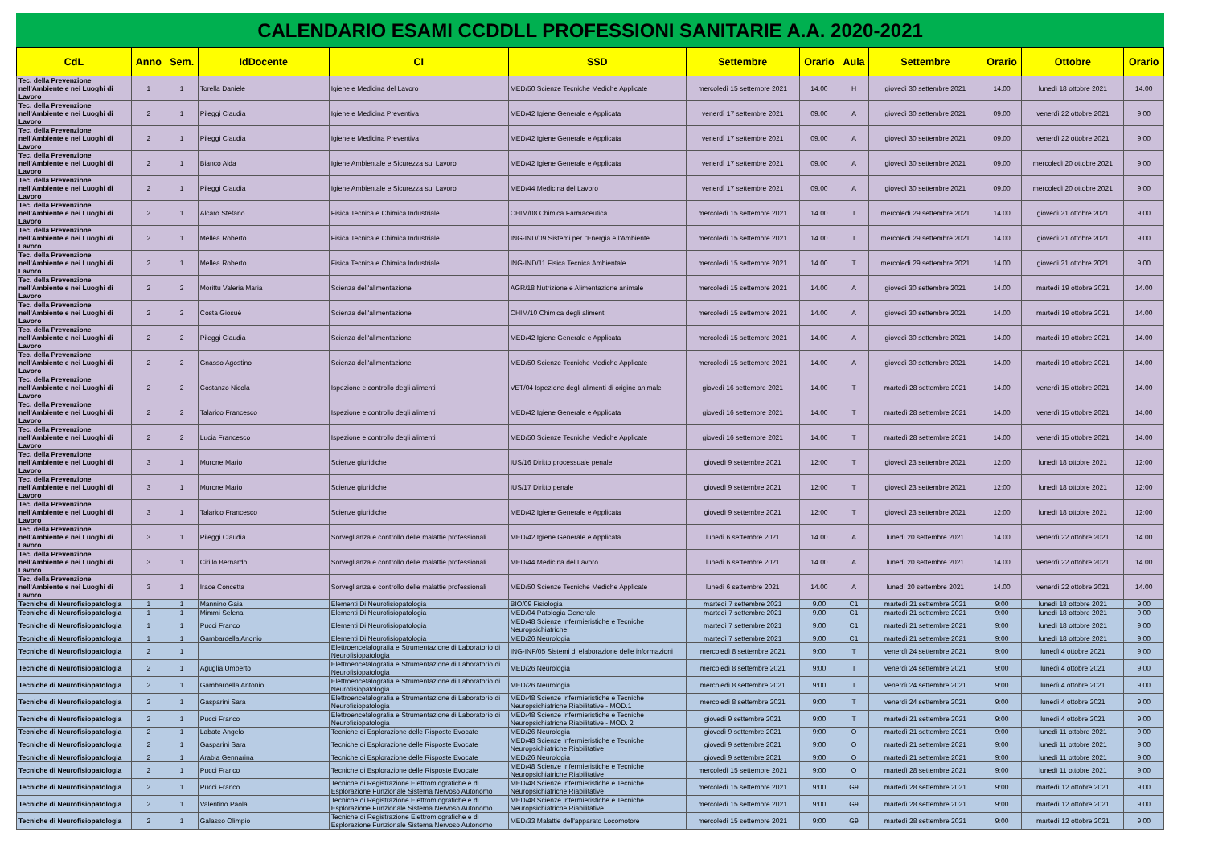CALENDARIO ESAMI CCDDLL PROFESSIONI SANITARIE A.A. 2020-2021
| CdL | Anno | Sem. | IdDocente | CI | SSD | Settembre | Orario | Aula | Settembre | Orario | Ottobre | Orario |
| --- | --- | --- | --- | --- | --- | --- | --- | --- | --- | --- | --- | --- |
| Tec. della Prevenzione nell'Ambiente e nei Luoghi di Lavoro | 1 | 1 | Torella Daniele | Igiene e Medicina del Lavoro | MED/50 Scienze Tecniche Mediche Applicate | mercoledì 15 settembre 2021 | 14.00 | H | giovedì 30 settembre 2021 | 14.00 | lunedì 18 ottobre 2021 | 14.00 |
| Tec. della Prevenzione nell'Ambiente e nei Luoghi di Lavoro | 2 | 1 | Pileggi Claudia | Igiene e Medicina Preventiva | MED/42 Igiene Generale e Applicata | venerdì 17 settembre 2021 | 09.00 | A | giovedì 30 settembre 2021 | 09.00 | venerdì 22 ottobre 2021 | 9:00 |
| Tec. della Prevenzione nell'Ambiente e nei Luoghi di Lavoro | 2 | 1 | Pileggi Claudia | Igiene e Medicina Preventiva | MED/42 Igiene Generale e Applicata | venerdì 17 settembre 2021 | 09.00 | A | giovedì 30 settembre 2021 | 09.00 | venerdì 22 ottobre 2021 | 9:00 |
| Tec. della Prevenzione nell'Ambiente e nei Luoghi di Lavoro | 2 | 1 | Bianco Aida | Igiene Ambientale e Sicurezza sul Lavoro | MED/42 Igiene Generale e Applicata | venerdì 17 settembre 2021 | 09.00 | A | giovedì 30 settembre 2021 | 09.00 | mercoledì 20 ottobre 2021 | 9:00 |
| Tec. della Prevenzione nell'Ambiente e nei Luoghi di Lavoro | 2 | 1 | Pileggi Claudia | Igiene Ambientale e Sicurezza sul Lavoro | MED/44 Medicina del Lavoro | venerdì 17 settembre 2021 | 09.00 | A | giovedì 30 settembre 2021 | 09.00 | mercoledì 20 ottobre 2021 | 9:00 |
| Tec. della Prevenzione nell'Ambiente e nei Luoghi di Lavoro | 2 | 1 | Alcaro Stefano | Fisica Tecnica e Chimica Industriale | CHIM/08 Chimica Farmaceutica | mercoledì 15 settembre 2021 | 14.00 | T | mercoledì 29 settembre 2021 | 14.00 | giovedì 21 ottobre 2021 | 9:00 |
| Tec. della Prevenzione nell'Ambiente e nei Luoghi di Lavoro | 2 | 1 | Mellea Roberto | Fisica Tecnica e Chimica Industriale | ING-IND/09 Sistemi per l'Energia e l'Ambiente | mercoledì 15 settembre 2021 | 14.00 | T | mercoledì 29 settembre 2021 | 14.00 | giovedì 21 ottobre 2021 | 9:00 |
| Tec. della Prevenzione nell'Ambiente e nei Luoghi di Lavoro | 2 | 1 | Mellea Roberto | Fisica Tecnica e Chimica Industriale | ING-IND/11 Fisica Tecnica Ambientale | mercoledì 15 settembre 2021 | 14.00 | T | mercoledì 29 settembre 2021 | 14.00 | giovedì 21 ottobre 2021 | 9:00 |
| Tec. della Prevenzione nell'Ambiente e nei Luoghi di Lavoro | 2 | 2 | Morittu Valeria Maria | Scienza dell'alimentazione | AGR/18 Nutrizione e Alimentazione animale | mercoledì 15 settembre 2021 | 14.00 | A | giovedì 30 settembre 2021 | 14.00 | martedì 19 ottobre 2021 | 14.00 |
| Tec. della Prevenzione nell'Ambiente e nei Luoghi di Lavoro | 2 | 2 | Costa Giosuè | Scienza dell'alimentazione | CHIM/10 Chimica degli alimenti | mercoledì 15 settembre 2021 | 14.00 | A | giovedì 30 settembre 2021 | 14.00 | martedì 19 ottobre 2021 | 14.00 |
| Tec. della Prevenzione nell'Ambiente e nei Luoghi di Lavoro | 2 | 2 | Pileggi Claudia | Scienza dell'alimentazione | MED/42 Igiene Generale e Applicata | mercoledì 15 settembre 2021 | 14.00 | A | giovedì 30 settembre 2021 | 14.00 | martedì 19 ottobre 2021 | 14.00 |
| Tec. della Prevenzione nell'Ambiente e nei Luoghi di Lavoro | 2 | 2 | Gnasso Agostino | Scienza dell'alimentazione | MED/50 Scienze Tecniche Mediche Applicate | mercoledì 15 settembre 2021 | 14.00 | A | giovedì 30 settembre 2021 | 14.00 | martedì 19 ottobre 2021 | 14.00 |
| Tec. della Prevenzione nell'Ambiente e nei Luoghi di Lavoro | 2 | 2 | Costanzo Nicola | Ispezione e controllo degli alimenti | VET/04 Ispezione degli alimenti di origine animale | giovedì 16 settembre 2021 | 14.00 | T | martedì 28 settembre 2021 | 14.00 | venerdì 15 ottobre 2021 | 14.00 |
| Tec. della Prevenzione nell'Ambiente e nei Luoghi di Lavoro | 2 | 2 | Talarico Francesco | Ispezione e controllo degli alimenti | MED/42 Igiene Generale e Applicata | giovedì 16 settembre 2021 | 14.00 | T | martedì 28 settembre 2021 | 14.00 | venerdì 15 ottobre 2021 | 14.00 |
| Tec. della Prevenzione nell'Ambiente e nei Luoghi di Lavoro | 2 | 2 | Lucia Francesco | Ispezione e controllo degli alimenti | MED/50 Scienze Tecniche Mediche Applicate | giovedì 16 settembre 2021 | 14.00 | T | martedì 28 settembre 2021 | 14.00 | venerdì 15 ottobre 2021 | 14.00 |
| Tec. della Prevenzione nell'Ambiente e nei Luoghi di Lavoro | 3 | 1 | Murone Mario | Scienze giuridiche | IUS/16 Diritto processuale penale | giovedì 9 settembre 2021 | 12:00 | T | giovedì 23 settembre 2021 | 12:00 | lunedì 18 ottobre 2021 | 12:00 |
| Tec. della Prevenzione nell'Ambiente e nei Luoghi di Lavoro | 3 | 1 | Murone Mario | Scienze giuridiche | IUS/17 Diritto penale | giovedì 9 settembre 2021 | 12:00 | T | giovedì 23 settembre 2021 | 12:00 | lunedì 18 ottobre 2021 | 12:00 |
| Tec. della Prevenzione nell'Ambiente e nei Luoghi di Lavoro | 3 | 1 | Talarico Francesco | Scienze giuridiche | MED/42 Igiene Generale e Applicata | giovedì 9 settembre 2021 | 12:00 | T | giovedì 23 settembre 2021 | 12:00 | lunedì 18 ottobre 2021 | 12:00 |
| Tec. della Prevenzione nell'Ambiente e nei Luoghi di Lavoro | 3 | 1 | Pileggi Claudia | Sorveglianza e controllo delle malattie professionali | MED/42 Igiene Generale e Applicata | lunedì 6 settembre 2021 | 14.00 | A | lunedì 20 settembre 2021 | 14.00 | venerdì 22 ottobre 2021 | 14.00 |
| Tec. della Prevenzione nell'Ambiente e nei Luoghi di Lavoro | 3 | 1 | Cirillo Bernardo | Sorveglianza e controllo delle malattie professionali | MED/44 Medicina del Lavoro | lunedì 6 settembre 2021 | 14.00 | A | lunedì 20 settembre 2021 | 14.00 | venerdì 22 ottobre 2021 | 14.00 |
| Tec. della Prevenzione nell'Ambiente e nei Luoghi di Lavoro | 3 | 1 | Irace Concetta | Sorveglianza e controllo delle malattie professionali | MED/50 Scienze Tecniche Mediche Applicate | lunedì 6 settembre 2021 | 14.00 | A | lunedì 20 settembre 2021 | 14.00 | venerdì 22 ottobre 2021 | 14.00 |
| Tecniche di Neurofisiopatologia | 1 | 1 | Mannino Gaia | Elementi Di Neurofisiopatologia | BIO/09 Fisiologia | martedì 7 settembre 2021 | 9.00 | C1 | martedì 21 settembre 2021 | 9:00 | lunedì 18 ottobre 2021 | 9:00 |
| Tecniche di Neurofisiopatologia | 1 | 1 | Mimmi Selena | Elementi Di Neurofisiopatologia | MED/04 Patologia Generale | martedì 7 settembre 2021 | 9.00 | C1 | martedì 21 settembre 2021 | 9:00 | lunedì 18 ottobre 2021 | 9:00 |
| Tecniche di Neurofisiopatologia | 1 | 1 | Pucci Franco | Elementi Di Neurofisiopatologia | MED/48 Scienze Infermieristiche e Tecniche Neuropsichiatriche | martedì 7 settembre 2021 | 9.00 | C1 | martedì 21 settembre 2021 | 9:00 | lunedì 18 ottobre 2021 | 9:00 |
| Tecniche di Neurofisiopatologia | 1 | 1 | Gambardella Anonio | Elementi Di Neurofisiopatologia | MED/26 Neurologia | martedì 7 settembre 2021 | 9.00 | C1 | martedì 21 settembre 2021 | 9:00 | lunedì 18 ottobre 2021 | 9:00 |
| Tecniche di Neurofisiopatologia | 2 | 1 | | Elettroencefalografia e Strumentazione di Laboratorio di Neurofisiopatologia | ING-INF/05 Sistemi di elaborazione delle informazioni | mercoledì 8 settembre 2021 | 9:00 | T | venerdì 24 settembre 2021 | 9:00 | lunedì 4 ottobre 2021 | 9:00 |
| Tecniche di Neurofisiopatologia | 2 | 1 | Aguglia Umberto | Elettroencefalografia e Strumentazione di Laboratorio di Neurofisiopatologia | MED/26 Neurologia | mercoledì 8 settembre 2021 | 9:00 | T | venerdì 24 settembre 2021 | 9:00 | lunedì 4 ottobre 2021 | 9:00 |
| Tecniche di Neurofisiopatologia | 2 | 1 | Gambardella Antonio | Elettroencefalografia e Strumentazione di Laboratorio di Neurofisiopatologia | MED/26 Neurologia | mercoledì 8 settembre 2021 | 9:00 | T | venerdì 24 settembre 2021 | 9:00 | lunedì 4 ottobre 2021 | 9:00 |
| Tecniche di Neurofisiopatologia | 2 | 1 | Gasparini Sara | Elettroencefalografia e Strumentazione di Laboratorio di Neurofisiopatologia | MED/48 Scienze Infermieristiche e Tecniche Neuropsichiatriche Riabilitative - MOD.1 | mercoledì 8 settembre 2021 | 9:00 | T | venerdì 24 settembre 2021 | 9:00 | lunedì 4 ottobre 2021 | 9:00 |
| Tecniche di Neurofisiopatologia | 2 | 1 | Pucci Franco | Elettroencefalografia e Strumentazione di Laboratorio di Neurofisiopatologia | MED/48 Scienze Infermieristiche e Tecniche Neuropsichiatriche Riabilitative - MOD. 2 | giovedì 9 settembre 2021 | 9:00 | T | martedì 21 settembre 2021 | 9:00 | lunedì 4 ottobre 2021 | 9:00 |
| Tecniche di Neurofisiopatologia | 2 | 1 | Labate Angelo | Tecniche di Esplorazione delle Risposte Evocate | MED/26 Neurologia | giovedì 9 settembre 2021 | 9:00 | O | martedì 21 settembre 2021 | 9:00 | lunedì 11 ottobre 2021 | 9:00 |
| Tecniche di Neurofisiopatologia | 2 | 1 | Gasparini Sara | Tecniche di Esplorazione delle Risposte Evocate | MED/48 Scienze Infermieristiche e Tecniche Neuropsichiatriche Riabilitative | giovedì 9 settembre 2021 | 9:00 | O | martedì 21 settembre 2021 | 9:00 | lunedì 11 ottobre 2021 | 9:00 |
| Tecniche di Neurofisiopatologia | 2 | 1 | Arabia Gennarina | Tecniche di Esplorazione delle Risposte Evocate | MED/26 Neurologia | giovedì 9 settembre 2021 | 9:00 | O | martedì 21 settembre 2021 | 9:00 | lunedì 11 ottobre 2021 | 9:00 |
| Tecniche di Neurofisiopatologia | 2 | 1 | Pucci Franco | Tecniche di Esplorazione delle Risposte Evocate | MED/48 Scienze Infermieristiche e Tecniche Neuropsichiatriche Riabilitative | mercoledì 15 settembre 2021 | 9:00 | O | martedì 28 settembre 2021 | 9:00 | lunedì 11 ottobre 2021 | 9:00 |
| Tecniche di Neurofisiopatologia | 2 | 1 | Pucci Franco | Tecniche di Registrazione Elettromiografiche e di Esplorazione Funzionale Sistema Nervoso Autonomo | MED/48 Scienze Infermieristiche e Tecniche Neuropsichiatriche Riabilitative | mercoledì 15 settembre 2021 | 9:00 | G9 | martedì 28 settembre 2021 | 9:00 | martedì 12 ottobre 2021 | 9:00 |
| Tecniche di Neurofisiopatologia | 2 | 1 | Valentino Paola | Tecniche di Registrazione Elettromiografiche e di Esplorazione Funzionale Sistema Nervoso Autonomo | MED/48 Scienze Infermieristiche e Tecniche Neuropsichiatriche Riabilitative | mercoledì 15 settembre 2021 | 9:00 | G9 | martedì 28 settembre 2021 | 9:00 | martedì 12 ottobre 2021 | 9:00 |
| Tecniche di Neurofisiopatologia | 2 | 1 | Galasso Olimpio | Tecniche di Registrazione Elettromiografiche e di Esplorazione Funzionale Sistema Nervoso Autonomo | MED/33 Malattie dell'apparato Locomotore | mercoledì 15 settembre 2021 | 9:00 | G9 | martedì 28 settembre 2021 | 9:00 | martedì 12 ottobre 2021 | 9:00 |